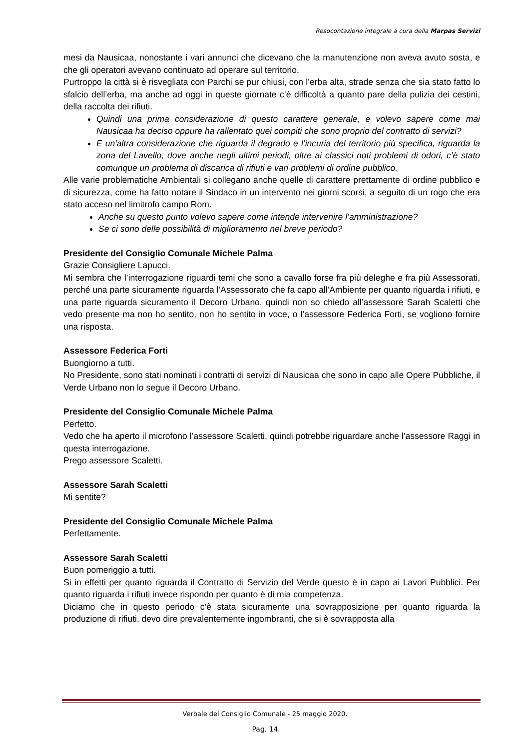Resocontazione integrale a cura della Marpas Servizi
mesi da Nausicaa, nonostante i vari annunci che dicevano che la manutenzione non aveva avuto sosta, e che gli operatori avevano continuato ad operare sul territorio.
Purtroppo la città si è risvegliata con Parchi se pur chiusi, con l’erba alta, strade senza che sia stato fatto lo sfalcio dell’erba, ma anche ad oggi in queste giornate c’è difficoltà a quanto pare della pulizia dei cestini, della raccolta dei rifiuti.
Quindi una prima considerazione di questo carattere generale, e volevo sapere come mai Nausicaa ha deciso oppure ha rallentato quei compiti che sono proprio del contratto di servizi?
E un'altra considerazione che riguarda il degrado e l’incuria del territorio più specifica, riguarda la zona del Lavello, dove anche negli ultimi periodi, oltre ai classici noti problemi di odori, c’è stato comunque un problema di discarica di rifiuti e vari problemi di ordine pubblico.
Alle varie problematiche Ambientali si collegano anche quelle di carattere prettamente di ordine pubblico e di sicurezza, come ha fatto notare il Sindaco in un intervento nei giorni scorsi, a seguito di un rogo che era stato acceso nel limitrofo campo Rom.
Anche su questo punto volevo sapere come intende intervenire l’amministrazione?
Se ci sono delle possibilità di miglioramento nel breve periodo?
Presidente del Consiglio Comunale Michele Palma
Grazie Consigliere Lapucci.
Mi sembra che l’interrogazione riguardi temi che sono a cavallo forse fra più deleghe e fra più Assessorati, perché una parte sicuramente riguarda l’Assessorato che fa capo all’Ambiente per quanto riguarda i rifiuti, e una parte riguarda sicuramento il Decoro Urbano, quindi non so chiedo all’assessore Sarah Scaletti che vedo presente ma non ho sentito, non ho sentito in voce, o l’assessore Federica Forti, se vogliono fornire una risposta.
Assessore Federica Forti
Buongiorno a tutti.
No Presidente, sono stati nominati i contratti di servizi di Nausicaa che sono in capo alle Opere Pubbliche, il Verde Urbano non lo segue il Decoro Urbano.
Presidente del Consiglio Comunale Michele Palma
Perfetto.
Vedo che ha aperto il microfono l’assessore Scaletti, quindi potrebbe riguardare anche l’assessore Raggi in questa interrogazione.
Prego assessore Scaletti.
Assessore Sarah Scaletti
Mi sentite?
Presidente del Consiglio Comunale Michele Palma
Perfettamente.
Assessore Sarah Scaletti
Buon pomeriggio a tutti.
Si in effetti per quanto riguarda il Contratto di Servizio del Verde questo è in capo ai Lavori Pubblici. Per quanto riguarda i rifiuti invece rispondo per quanto è di mia competenza.
Diciamo che in questo periodo c’è stata sicuramente una sovrapposizione per quanto riguarda la produzione di rifiuti, devo dire prevalentemente ingombranti, che si è sovrapposta alla
Verbale del Consiglio Comunale - 25 maggio 2020.
Pag. 14